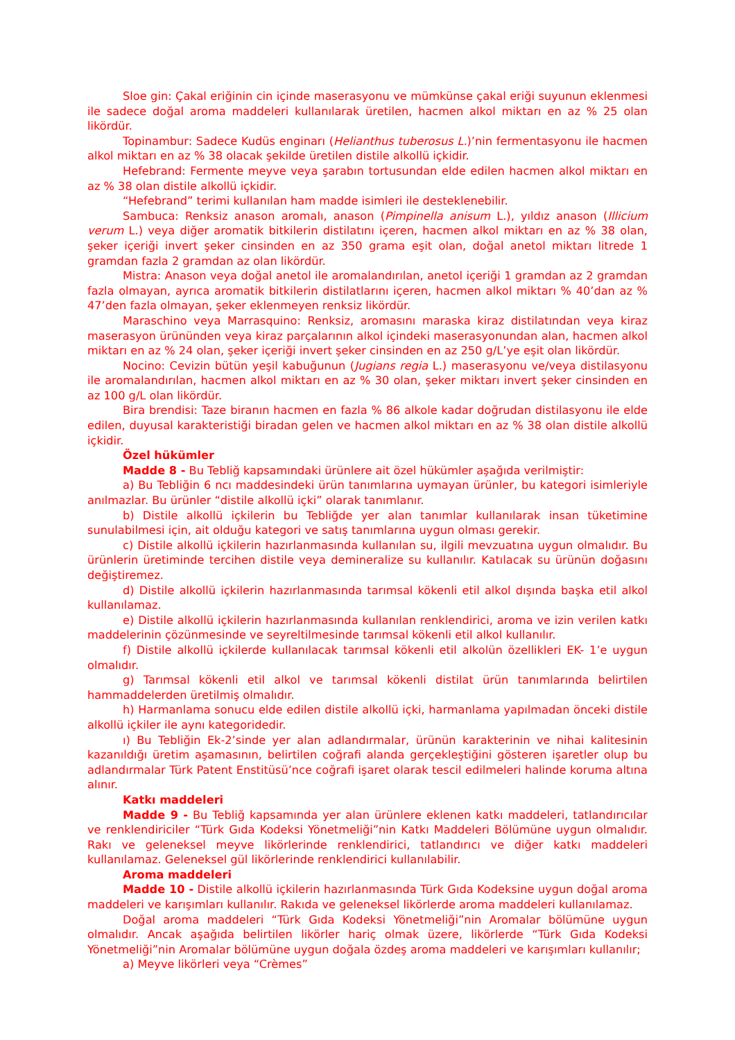Sloe gin: Çakal eriğinin cin içinde maserasyonu ve mümkünse çakal eriği suyunun eklenmesi ile sadece doğal aroma maddeleri kullanılarak üretilen, hacmen alkol miktarı en az % 25 olan likördür.
Topinambur: Sadece Kudüs enginarı (Helianthus tuberosus L.)’nin fermentasyonu ile hacmen alkol miktarı en az % 38 olacak şekilde üretilen distile alkollü içkidir.
Hefebrand: Fermente meyve veya şarabın tortusundan elde edilen hacmen alkol miktarı en az % 38 olan distile alkollü içkidir.
“Hefebrand” terimi kullanılan ham madde isimleri ile desteklenebilir.
Sambuca: Renksiz anason aromalı, anason (Pimpinella anisum L.), yıldız anason (Illicium verum L.) veya diğer aromatik bitkilerin distilatını içeren, hacmen alkol miktarı en az % 38 olan, şeker içeriği invert şeker cinsinden en az 350 grama eşit olan, doğal anetol miktarı litrede 1 gramdan fazla 2 gramdan az olan likördür.
Mistra: Anason veya doğal anetol ile aromalandırılan, anetol içeriği 1 gramdan az 2 gramdan fazla olmayan, ayrıca aromatik bitkilerin distilatlarını içeren, hacmen alkol miktarı % 40’dan az % 47’den fazla olmayan, şeker eklenmeyen renksiz likördür.
Maraschino veya Marrasquino: Renksiz, aromasını maraska kiraz distilatından veya kiraz maserasyon ürününden veya kiraz parçalarının alkol içindeki maserasyonundan alan, hacmen alkol miktarı en az % 24 olan, şeker içeriği invert şeker cinsinden en az 250 g/L’ye eşit olan likördür.
Nocino: Cevizin bütün yeşil kabuğunun (Jugians regia L.) maserasyonu ve/veya distilasyonu ile aromalandırılan, hacmen alkol miktarı en az % 30 olan, şeker miktarı invert şeker cinsinden en az 100 g/L olan likördür.
Bira brendisi: Taze biranın hacmen en fazla % 86 alkole kadar doğrudan distilasyonu ile elde edilen, duyusal karakteristiği biradan gelen ve hacmen alkol miktarı en az % 38 olan distile alkollü içkidir.
Özel hükümler
Madde 8 - Bu Tebliğ kapsamındaki ürünlere ait özel hükümler aşağıda verilmiştir:
a) Bu Tebliğin 6 ncı maddesindeki ürün tanımlarına uymayan ürünler, bu kategori isimleriyle anılmazlar. Bu ürünler “distile alkollü içki” olarak tanımlanır.
b) Distile alkollü içkilerin bu Tebliğde yer alan tanımlar kullanılarak insan tüketimine sunulabilmesi için, ait olduğu kategori ve satış tanımlarına uygun olması gerekir.
c) Distile alkollü içkilerin hazırlanmasında kullanılan su, ilgili mevzuatına uygun olmalıdır. Bu ürünlerin üretiminde tercihen distile veya demineralize su kullanılır. Katılacak su ürünün doğasını değiştiremez.
d) Distile alkollü içkilerin hazırlanmasında tarımsal kökenli etil alkol dışında başka etil alkol kullanılamaz.
e) Distile alkollü içkilerin hazırlanmasında kullanılan renklendirici, aroma ve izin verilen katkı maddelerinin çözünmesinde ve seyreltilmesinde tarımsal kökenli etil alkol kullanılır.
f) Distile alkollü içkilerde kullanılacak tarımsal kökenli etil alkolün özellikleri EK- 1’e uygun olmalıdır.
g) Tarımsal kökenli etil alkol ve tarımsal kökenli distilat ürün tanımlarında belirtilen hammaddelerden üretilmiş olmalıdır.
h) Harmanlama sonucu elde edilen distile alkollü içki, harmanlama yapılmadan önceki distile alkollü içkiler ile aynı kategoridedir.
ı) Bu Tebliğin Ek-2’sinde yer alan adlandırmalar, ürünün karakterinin ve nihai kalitesinin kazanıldığı üretim aşamasının, belirtilen coğrafi alanda gerçekleştiğini gösteren işaretler olup bu adlandırmalar Türk Patent Enstitüsü’nce coğrafi işaret olarak tescil edilmeleri halinde koruma altına alınır.
Katkı maddeleri
Madde 9 - Bu Tebliğ kapsamında yer alan ürünlere eklenen katkı maddeleri, tatlandırıcılar ve renklendiriciler “Türk Gıda Kodeksi Yönetmeliği”nin Katkı Maddeleri Bölümüne uygun olmalıdır. Rakı ve geleneksel meyve likörlerinde renklendirici, tatlandırıcı ve diğer katkı maddeleri kullanılamaz. Geleneksel gül likörlerinde renklendirici kullanılabilir.
Aroma maddeleri
Madde 10 - Distile alkollü içkilerin hazırlanmasında Türk Gıda Kodeksine uygun doğal aroma maddeleri ve karışımları kullanılır. Rakıda ve geleneksel likörlerde aroma maddeleri kullanılamaz.
Doğal aroma maddeleri “Türk Gıda Kodeksi Yönetmeliği”nin Aromalar bölümüne uygun olmalıdır. Ancak aşağıda belirtilen likörler hariç olmak üzere, likörlerde “Türk Gıda Kodeksi Yönetmeliği”nin Aromalar bölümüne uygun doğala özdeş aroma maddeleri ve karışımları kullanılır;
a) Meyve likörleri veya “Crèmes”